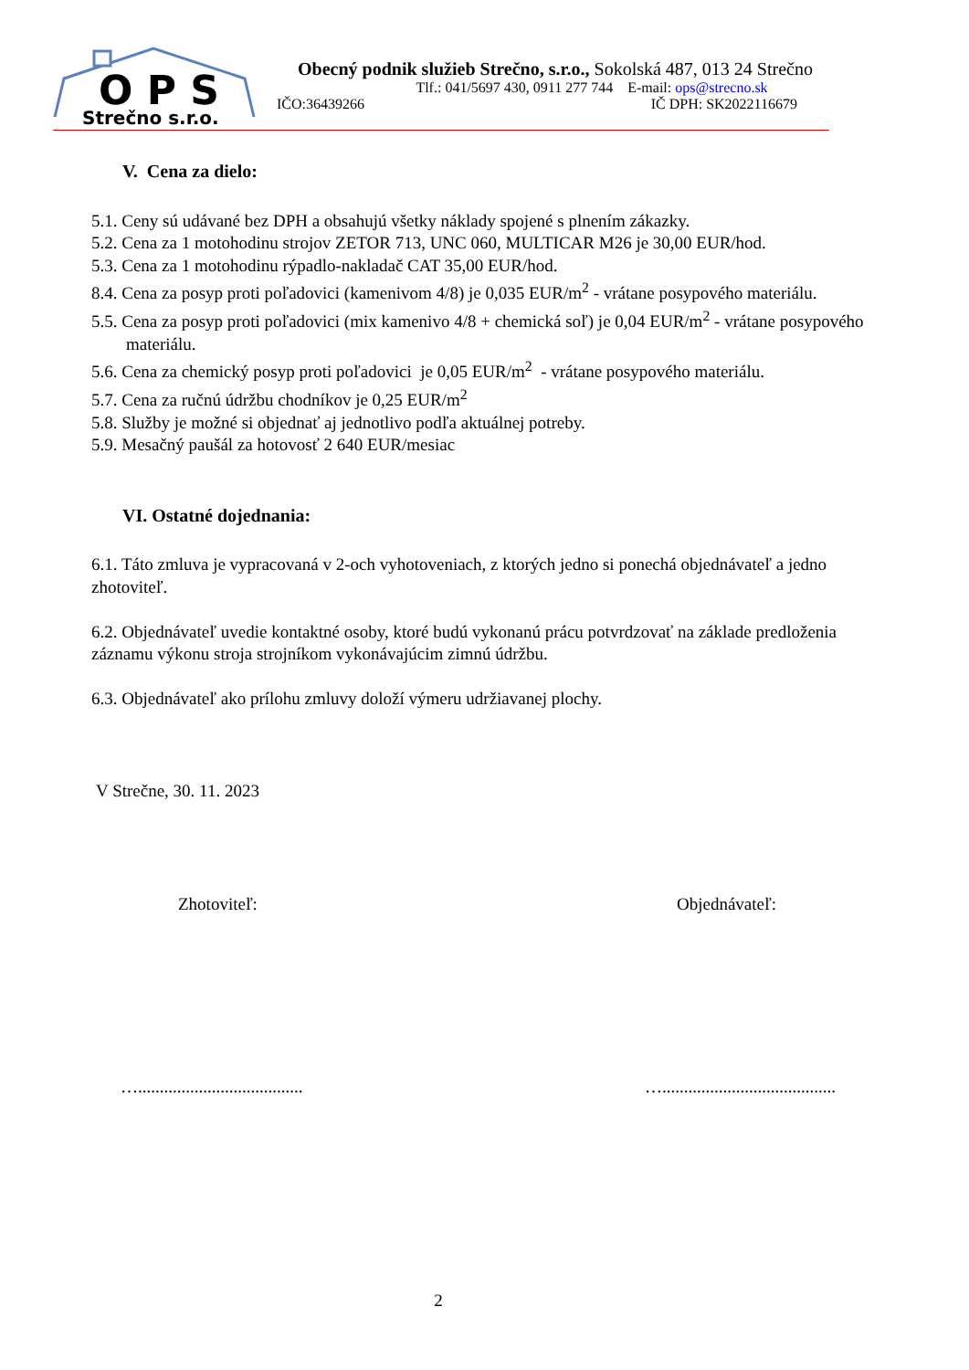O P S
Strečno s.r.o.
Obecný podnik služieb Strečno, s.r.o., Sokolská 487, 013 24 Strečno
Tlf.: 041/5697 430, 0911 277 744 E-mail: ops@strecno.sk
IČO:36439266 IČ DPH: SK2022116679
V. Cena za dielo:
5.1. Ceny sú udávané bez DPH a obsahujú všetky náklady spojené s plnením zákazky.
5.2. Cena za 1 motohodinu strojov ZETOR 713, UNC 060, MULTICAR M26 je 30,00 EUR/hod.
5.3. Cena za 1 motohodinu rýpadlo-nakladač CAT 35,00 EUR/hod.
8.4. Cena za posyp proti poľadovici (kamenivom 4/8) je 0,035 EUR/m<sup>2</sup> - vrátane posypového materiálu.
5.5. Cena za posyp proti poľadovici (mix kamenivo 4/8 + chemická soľ) je 0,04 EUR/m<sup>2</sup> - vrátane posypového materiálu.
5.6. Cena za chemický posyp proti poľadovici je 0,05 EUR/m<sup>2</sup> - vrátane posypového materiálu.
5.7. Cena za ručnú údržbu chodníkov je 0,25 EUR/m<sup>2</sup>
5.8. Služby je možné si objednať aj jednotlivo podľa aktuálnej potreby.
5.9. Mesačný paušál za hotovosť 2 640 EUR/mesiac
VI. Ostatné dojednania:
6.1. Táto zmluva je vypracovaná v 2-och vyhotoveniach, z ktorých jedno si ponechá objednávateľ a jedno zhotoviteľ.
6.2. Objednávateľ uvedie kontaktné osoby, ktoré budú vykonanú prácu potvrdzovať na základe predloženia záznamu výkonu stroja strojníkom vykonávajúcim zimnú údržbu.
6.3. Objednávateľ ako prílohu zmluvy doloží výmeru udržiavanej plochy.
V Strečne, 30. 11. 2023
Zhotoviteľ: Objednávateľ:
…...................................... …........................................
2